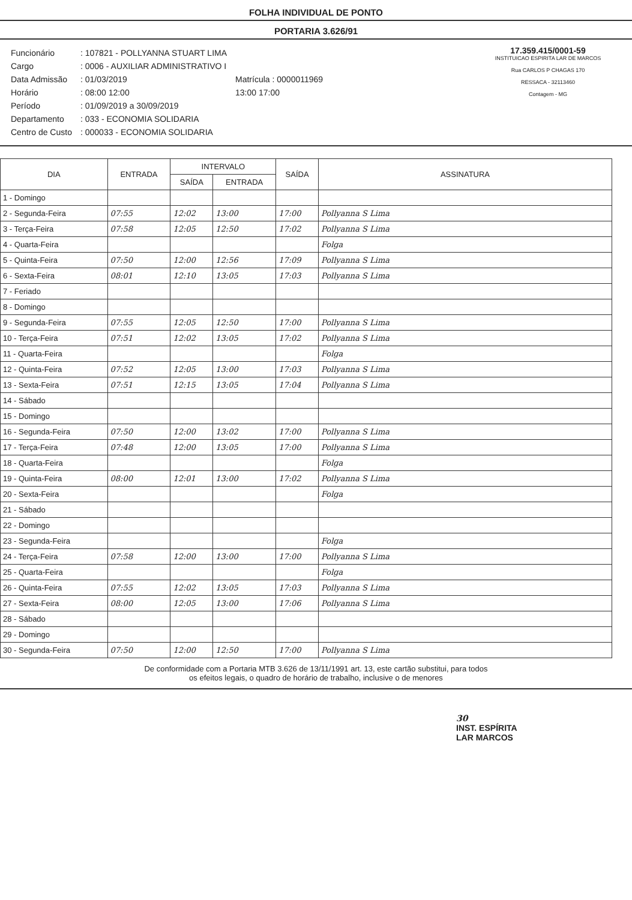FOLHA INDIVIDUAL DE PONTO
PORTARIA 3.626/91
| Funcionário | : 107821 - POLLYANNA STUART LIMA | |
| Cargo | : 0006 - AUXILIAR ADMINISTRATIVO I | |
| Data Admissão | : 01/03/2019 | Matrícula : 0000011969 |
| Horário | : 08:00 12:00 | 13:00 17:00 |
| Período | : 01/09/2019 a 30/09/2019 | |
| Departamento | : 033 - ECONOMIA SOLIDARIA | |
| Centro de Custo | : 000033 - ECONOMIA SOLIDARIA | |
17.359.415/0001-59
INSTITUICAO ESPIRITA LAR DE MARCOS
Rua CARLOS P CHAGAS 170
RESSACA - 32113460
Contagem - MG
| DIA | ENTRADA | INTERVALO | | SAÍDA | ASSINATURA |
| --- | --- | --- | --- | --- | --- |
| | | SAÍDA | ENTRADA | | |
| 1 - Domingo | | | | | |
| 2 - Segunda-Feira | 07:55 | 12:02 | 13:00 | 17:00 | Pollyanna S Lima |
| 3 - Terça-Feira | 07:58 | 12:05 | 12:50 | 17:02 | Pollyanna S Lima |
| 4 - Quarta-Feira | | | | | Folga |
| 5 - Quinta-Feira | 07:50 | 12:00 | 12:56 | 17:09 | Pollyanna S Lima |
| 6 - Sexta-Feira | 08:01 | 12:10 | 13:05 | 17:03 | Pollyanna S Lima |
| 7 - Feriado | | | | | |
| 8 - Domingo | | | | | |
| 9 - Segunda-Feira | 07:55 | 12:05 | 12:50 | 17:00 | Pollyanna S Lima |
| 10 - Terça-Feira | 07:51 | 12:02 | 13:05 | 17:02 | Pollyanna S Lima |
| 11 - Quarta-Feira | | | | | Folga |
| 12 - Quinta-Feira | 07:52 | 12:05 | 13:00 | 17:03 | Pollyanna S Lima |
| 13 - Sexta-Feira | 07:51 | 12:15 | 13:05 | 17:04 | Pollyanna S Lima |
| 14 - Sábado | | | | | |
| 15 - Domingo | | | | | |
| 16 - Segunda-Feira | 07:50 | 12:00 | 13:02 | 17:00 | Pollyanna S Lima |
| 17 - Terça-Feira | 07:48 | 12:00 | 13:05 | 17:00 | Pollyanna S Lima |
| 18 - Quarta-Feira | | | | | Folga |
| 19 - Quinta-Feira | 08:00 | 12:01 | 13:00 | 17:02 | Pollyanna S Lima |
| 20 - Sexta-Feira | | | | | Folga |
| 21 - Sábado | | | | | |
| 22 - Domingo | | | | | |
| 23 - Segunda-Feira | | | | | Folga |
| 24 - Terça-Feira | 07:58 | 12:00 | 13:00 | 17:00 | Pollyanna S Lima |
| 25 - Quarta-Feira | | | | | Folga |
| 26 - Quinta-Feira | 07:55 | 12:02 | 13:05 | 17:03 | Pollyanna S Lima |
| 27 - Sexta-Feira | 08:00 | 12:05 | 13:00 | 17:06 | Pollyanna S Lima |
| 28 - Sábado | | | | | |
| 29 - Domingo | | | | | |
| 30 - Segunda-Feira | 07:50 | 12:00 | 12:50 | 17:00 | Pollyanna S Lima |
De conformidade com a Portaria MTB 3.626 de 13/11/1991 art. 13, este cartão substitui, para todos
os efeitos legais, o quadro de horário de trabalho, inclusive o de menores
30
INST. ESPÍRITA
LAR MARCOS